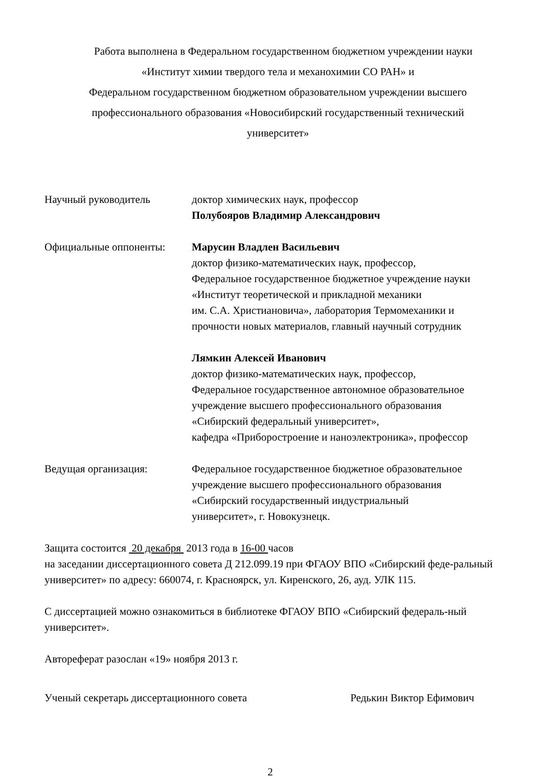Работа выполнена в Федеральном государственном бюджетном учреждении науки
«Институт химии твердого тела и механохимии СО РАН» и
Федеральном государственном бюджетном образовательном учреждении высшего
профессионального образования «Новосибирский государственный технический
университет»
Научный руководитель доктор химических наук, профессор
Полубояров Владимир Александрович
Официальные оппоненты: Марусин Владлен Васильевич
доктор физико-математических наук, профессор,
Федеральное государственное бюджетное учреждение науки
«Институт теоретической и прикладной механики
им. С.А. Христиановича», лаборатория Термомеханики и
прочности новых материалов, главный научный сотрудник
Лямкин Алексей Иванович
доктор физико-математических наук, профессор,
Федеральное государственное автономное образовательное
учреждение высшего профессионального образования
«Сибирский федеральный университет»,
кафедра «Приборостроение и наноэлектроника», профессор
Ведущая организация: Федеральное государственное бюджетное образовательное
учреждение высшего профессионального образования
«Сибирский государственный индустриальный
университет», г. Новокузнецк.
Защита состоится 20 декабря 2013 года в 16-00 часов
на заседании диссертационного совета Д 212.099.19 при ФГАОУ ВПО «Сибирский феде-ральный университет» по адресу: 660074, г. Красноярск, ул. Киренского, 26, ауд. УЛК 115.
С диссертацией можно ознакомиться в библиотеке ФГАОУ ВПО «Сибирский федераль-ный университет».
Автореферат разослан «19» ноября 2013 г.
Ученый секретарь диссертационного совета Редькин Виктор Ефимович
2